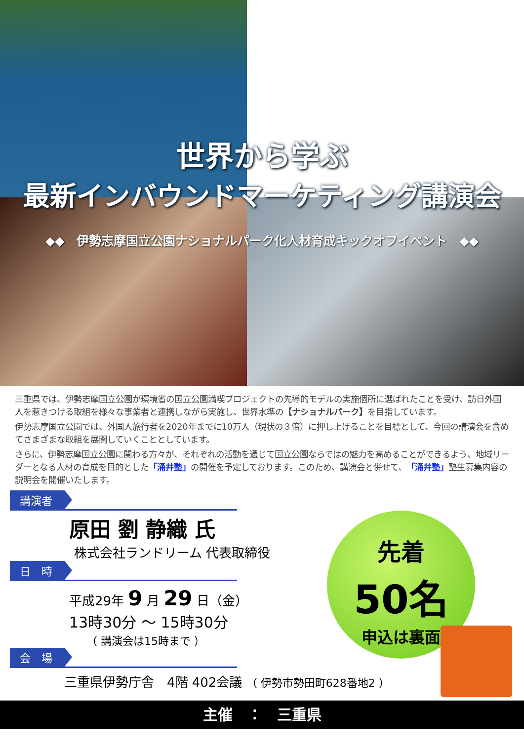世界から学ぶ
最新インバウンドマーケティング講演会
◆◆　伊勢志摩国立公園ナショナルパーク化人材育成キックオフイベント　◆◆
三重県では、伊勢志摩国立公園が環境省の国立公園満喫プロジェクトの先導的モデルの実施個所に選ばれたことを受け、訪日外国人を惹きつける取組を様々な事業者と連携しながら実施し、世界水準の【ナショナルパーク】を目指しています。
伊勢志摩国立公園では、外国人旅行者を2020年までに10万人（現状の３倍）に押し上げることを目標として、今回の講演会を含めてさまざまな取組を展開していくこととしています。
さらに、伊勢志摩国立公園に関わる方々が、それぞれの活動を通じて国立公園ならではの魅力を高めることができるよう、地域リーダーとなる人材の育成を目的とした「涌井塾」の開催を予定しております。このため、講演会と併せて、「涌井塾」塾生募集内容の説明会を開催いたします。
講演者
原田 劉 静織 氏
株式会社ランドリーム 代表取締役
日　時
平成29年 9 月 29 日（金）
13時30分 ～ 15時30分
（ 講演会は15時まで ）
会　場
三重県伊勢庁舎　4階 402会議 （ 伊勢市勢田町628番地2 ）
先着
50名
申込は裏面
主催　：　三重県